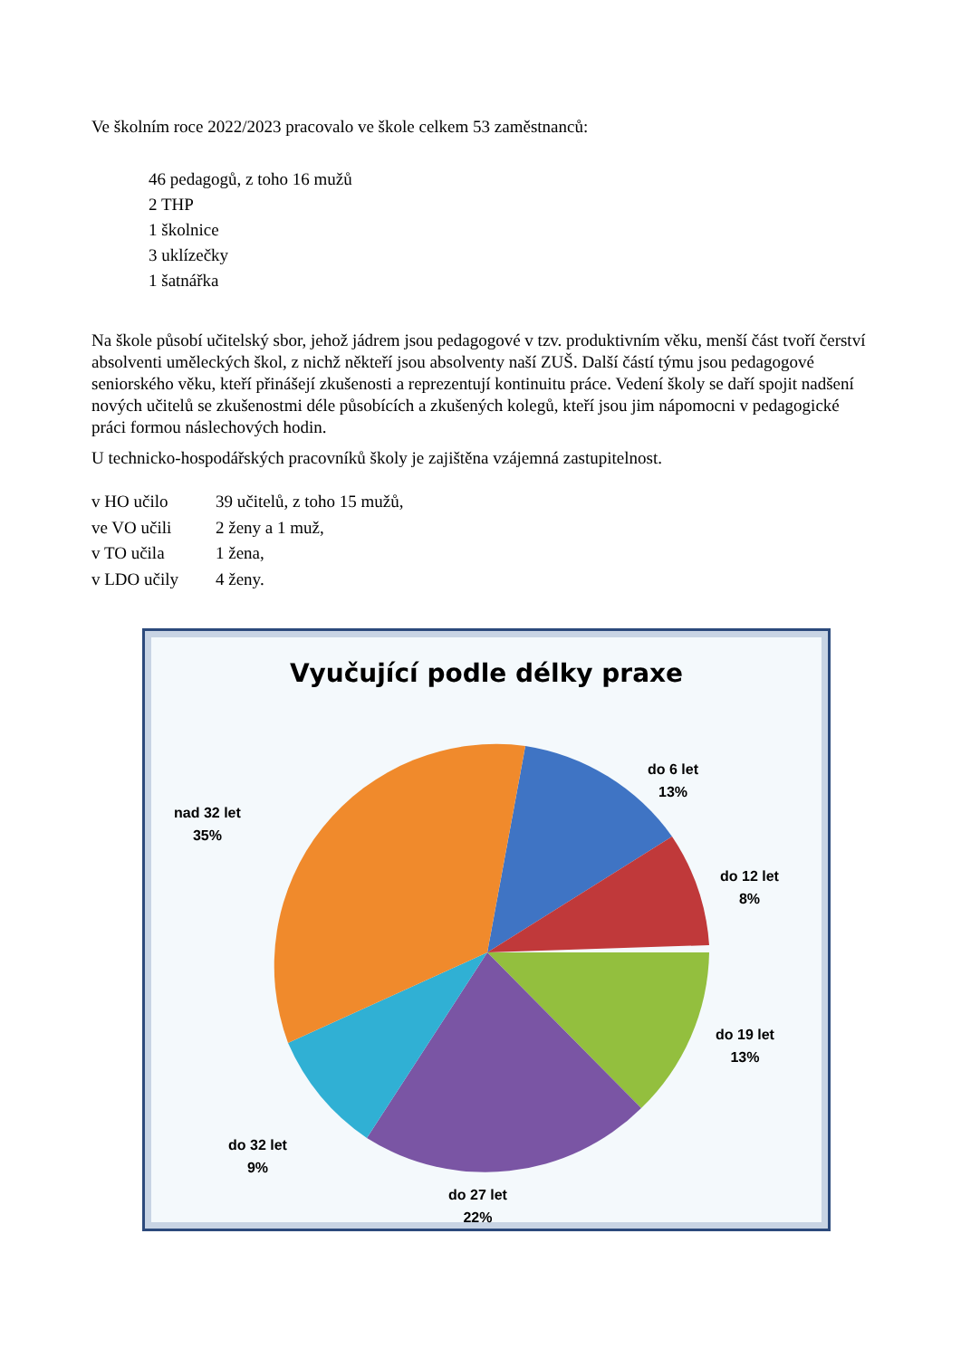Ve školním roce 2022/2023 pracovalo ve škole celkem 53 zaměstnanců:
46 pedagogů, z toho 16 mužů
2 THP
1 školnice
3 uklízečky
1 šatnářka
Na škole působí učitelský sbor, jehož jádrem jsou pedagogové v tzv. produktivním věku, menší část tvoří čerství absolventi uměleckých škol, z nichž někteří jsou absolventy naší ZUŠ. Další částí týmu jsou pedagogové seniorského věku, kteří přinášejí zkušenosti a reprezentují kontinuitu práce. Vedení školy se daří spojit nadšení nových učitelů se zkušenostmi déle působících a zkušených kolegů, kteří jsou jim nápomocni v pedagogické práci formou náslechových hodin.
U technicko-hospodářských pracovníků školy je zajištěna vzájemná zastupitelnost.
| v HO učilo | 39 učitelů, z toho 15 mužů, |
| ve VO učili | 2 ženy a 1 muž, |
| v TO učila | 1 žena, |
| v LDO učily | 4 ženy. |
Vyučující podle délky praxe
do 6 let
13%
do 12 let
8%
do 19 let
13%
do 27 let
22%
do 32 let
9%
nad 32 let
35%